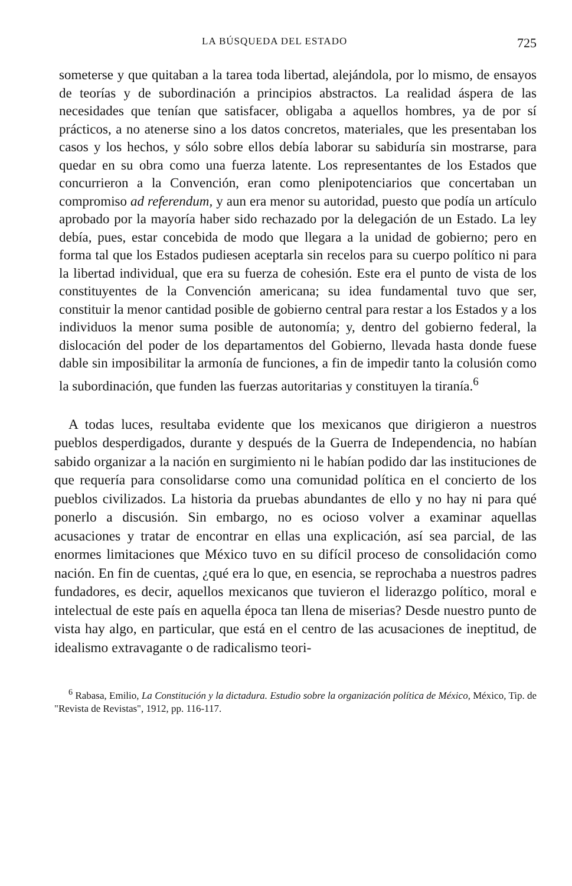LA BÚSQUEDA DEL ESTADO 725
someterse y que quitaban a la tarea toda libertad, alejándola, por lo mismo, de ensayos de teorías y de subordinación a principios abstractos. La realidad áspera de las necesidades que tenían que satisfacer, obligaba a aquellos hombres, ya de por sí prácticos, a no atenerse sino a los datos concretos, materiales, que les presentaban los casos y los hechos, y sólo sobre ellos debía laborar su sabiduría sin mostrarse, para quedar en su obra como una fuerza latente. Los representantes de los Estados que concurrieron a la Convención, eran como plenipotenciarios que concertaban un compromiso ad referendum, y aun era menor su autoridad, puesto que podía un artículo aprobado por la mayoría haber sido rechazado por la delegación de un Estado. La ley debía, pues, estar concebida de modo que llegara a la unidad de gobierno; pero en forma tal que los Estados pudiesen aceptarla sin recelos para su cuerpo político ni para la libertad individual, que era su fuerza de cohesión. Este era el punto de vista de los constituyentes de la Convención americana; su idea fundamental tuvo que ser, constituir la menor cantidad posible de gobierno central para restar a los Estados y a los individuos la menor suma posible de autonomía; y, dentro del gobierno federal, la dislocación del poder de los departamentos del Gobierno, llevada hasta donde fuese dable sin imposibilitar la armonía de funciones, a fin de impedir tanto la colusión como la subordinación, que funden las fuerzas autoritarias y constituyen la tiranía.<sup>6</sup>
A todas luces, resultaba evidente que los mexicanos que dirigieron a nuestros pueblos desperdigados, durante y después de la Guerra de Independencia, no habían sabido organizar a la nación en surgimiento ni le habían podido dar las instituciones de que requería para consolidarse como una comunidad política en el concierto de los pueblos civilizados. La historia da pruebas abundantes de ello y no hay ni para qué ponerlo a discusión. Sin embargo, no es ocioso volver a examinar aquellas acusaciones y tratar de encontrar en ellas una explicación, así sea parcial, de las enormes limitaciones que México tuvo en su difícil proceso de consolidación como nación. En fin de cuentas, ¿qué era lo que, en esencia, se reprochaba a nuestros padres fundadores, es decir, aquellos mexicanos que tuvieron el liderazgo político, moral e intelectual de este país en aquella época tan llena de miserias? Desde nuestro punto de vista hay algo, en particular, que está en el centro de las acusaciones de ineptitud, de idealismo extravagante o de radicalismo teori-
<sup>6</sup> Rabasa, Emilio, La Constitución y la dictadura. Estudio sobre la organización política de México, México, Tip. de "Revista de Revistas", 1912, pp. 116-117.